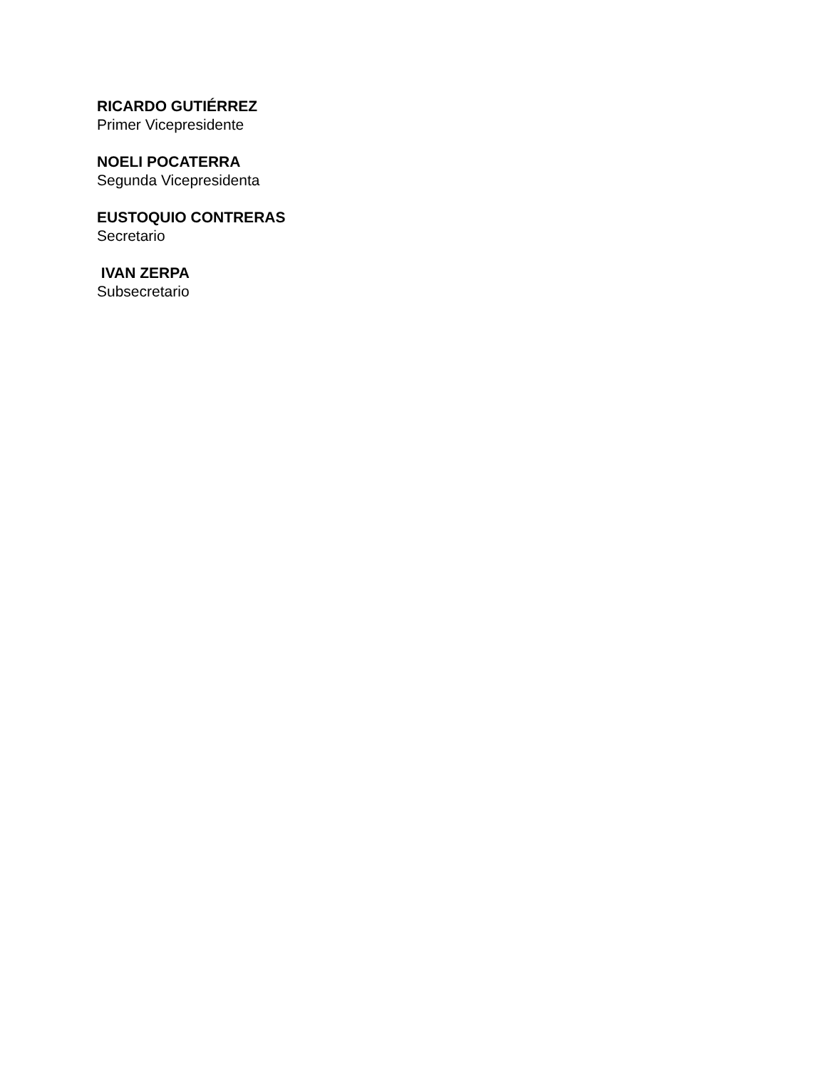RICARDO GUTIÉRREZ
Primer Vicepresidente
NOELI POCATERRA
Segunda Vicepresidenta
EUSTOQUIO CONTRERAS
Secretario
IVAN ZERPA
Subsecretario